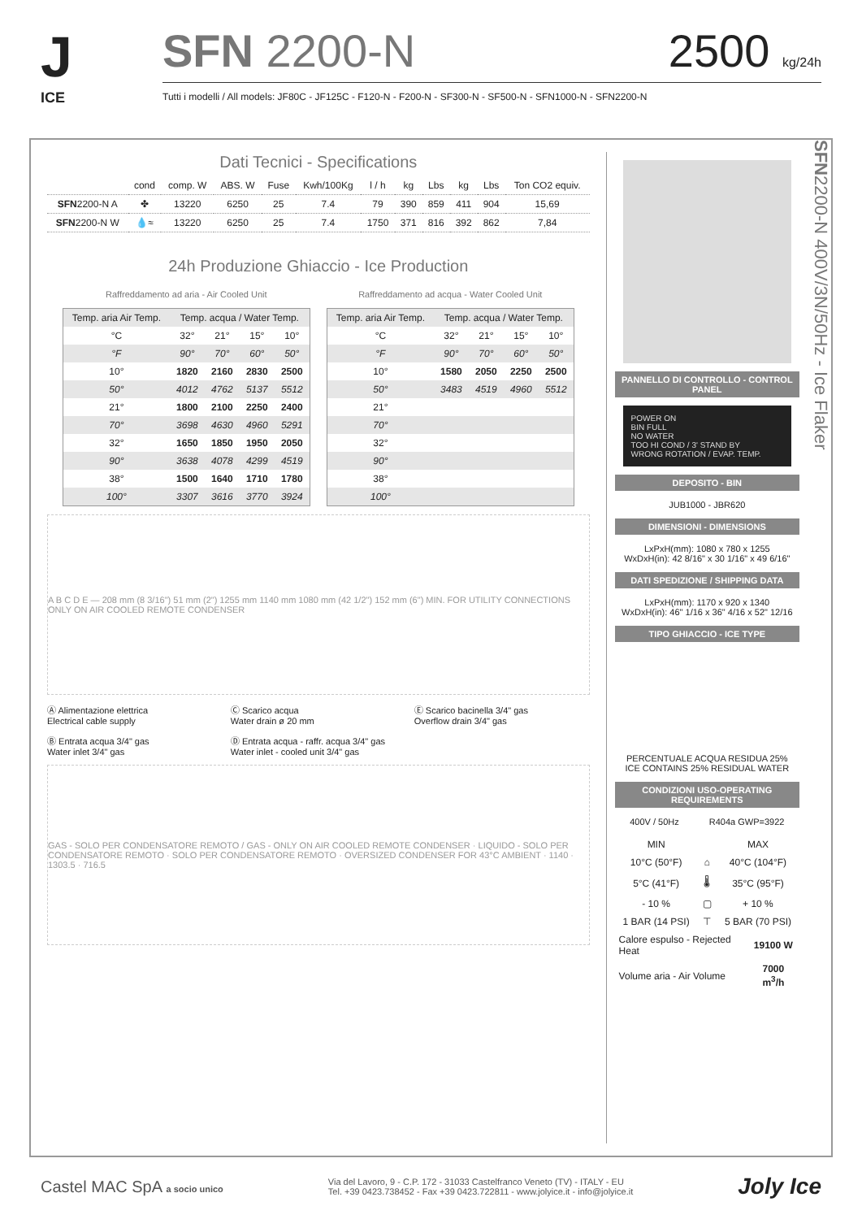J
ICE
SFN 2200-N 2500 kg/24h
Tutti i modelli / All models: JF80C - JF125C - F120-N - F200-N - SF300-N - SF500-N - SFN1000-N - SFN2200-N
Dati Tecnici - Specifications
| | cond | comp. W | ABS. W | Fuse | Kwh/100Kg | l / h | kg | Lbs | kg | Lbs | Ton CO2 equiv. |
| --- | --- | --- | --- | --- | --- | --- | --- | --- | --- | --- | --- |
| SFN 2200-N A | ✤ | 13220 | 6250 | 25 | 7.4 | 79 | 390 | 859 | 411 | 904 | 15,69 |
| SFN 2200-N W | 💧≈ | 13220 | 6250 | 25 | 7.4 | 1750 | 371 | 816 | 392 | 862 | 7,84 |
24h Produzione Ghiaccio - Ice Production
Raffreddamento ad aria - Air Cooled Unit
| Temp. aria Air Temp. | Temp. acqua / Water Temp. | | | |
| °C | 32° | 21° | 15° | 10° |
| °F | 90° | 70° | 60° | 50° |
| 10° | 1820 | 2160 | 2830 | 2500 |
| 50° | 4012 | 4762 | 5137 | 5512 |
| 21° | 1800 | 2100 | 2250 | 2400 |
| 70° | 3698 | 4630 | 4960 | 5291 |
| 32° | 1650 | 1850 | 1950 | 2050 |
| 90° | 3638 | 4078 | 4299 | 4519 |
| 38° | 1500 | 1640 | 1710 | 1780 |
| 100° | 3307 | 3616 | 3770 | 3924 |
Raffreddamento ad acqua - Water Cooled Unit
| Temp. aria Air Temp. | Temp. acqua / Water Temp. | | | |
| °C | 32° | 21° | 15° | 10° |
| °F | 90° | 70° | 60° | 50° |
| 10° | 1580 | 2050 | 2250 | 2500 |
| 50° | 3483 | 4519 | 4960 | 5512 |
| 21° | | | | |
| 70° | | | | |
| 32° | | | | |
| 90° | | | | |
| 38° | | | | |
| 100° | | | | |
A B C D E — 208 mm (8 3/16") 51 mm (2") 1255 mm 1140 mm 1080 mm (42 1/2") 152 mm (6") MIN. FOR UTILITY CONNECTIONS ONLY ON AIR COOLED REMOTE CONDENSER
Ⓐ Alimentazione elettrica
Electrical cable supply
Ⓒ Scarico acqua
Water drain ø 20 mm
Ⓔ Scarico bacinella 3/4" gas
Overflow drain 3/4" gas
Ⓑ Entrata acqua 3/4" gas
Water inlet 3/4" gas
Ⓓ Entrata acqua - raffr. acqua 3/4" gas
Water inlet - cooled unit 3/4" gas
GAS - SOLO PER CONDENSATORE REMOTO / GAS - ONLY ON AIR COOLED REMOTE CONDENSER · LIQUIDO - SOLO PER CONDENSATORE REMOTO · SOLO PER CONDENSATORE REMOTO · OVERSIZED CONDENSER FOR 43°C AMBIENT · 1140 · 1303.5 · 716.5
PANNELLO DI CONTROLLO - CONTROL PANEL
POWER ON
BIN FULL
NO WATER
TOO HI COND / 3' STAND BY
WRONG ROTATION / EVAP. TEMP.
DEPOSITO - BIN
JUB1000 - JBR620
DIMENSIONI - DIMENSIONS
LxPxH(mm): 1080 x 780 x 1255
WxDxH(in): 42 8/16" x 30 1/16" x 49 6/16"
DATI SPEDIZIONE / SHIPPING DATA
LxPxH(mm): 1170 x 920 x 1340
WxDxH(in): 46" 1/16 x 36" 4/16 x 52" 12/16
TIPO GHIACCIO - ICE TYPE
PERCENTUALE ACQUA RESIDUA 25%
ICE CONTAINS 25% RESIDUAL WATER
CONDIZIONI USO-OPERATING REQUIREMENTS
400V / 50Hz R404a GWP=3922
| MIN | | MAX |
| --- | --- | --- |
| 10°C (50°F) | ⌂ | 40°C (104°F) |
| 5°C (41°F) | 🌡 | 35°C (95°F) |
| - 10 % | ▢ | + 10 % |
| 1 BAR (14 PSI) | ⊤ | 5 BAR (70 PSI) |
| Calore espulso - Rejected Heat | 19100 W |
| Volume aria - Air Volume | 7000 m<sup>3</sup>/h |
SFN2200-N 400V/3N/50Hz - Ice Flaker
Castel MAC SpA a socio unico
Via del Lavoro, 9 - C.P. 172 - 31033 Castelfranco Veneto (TV) - ITALY - EU
Tel. +39 0423.738452 - Fax +39 0423.722811 - www.jolyice.it - info@jolyice.it
Joly Ice